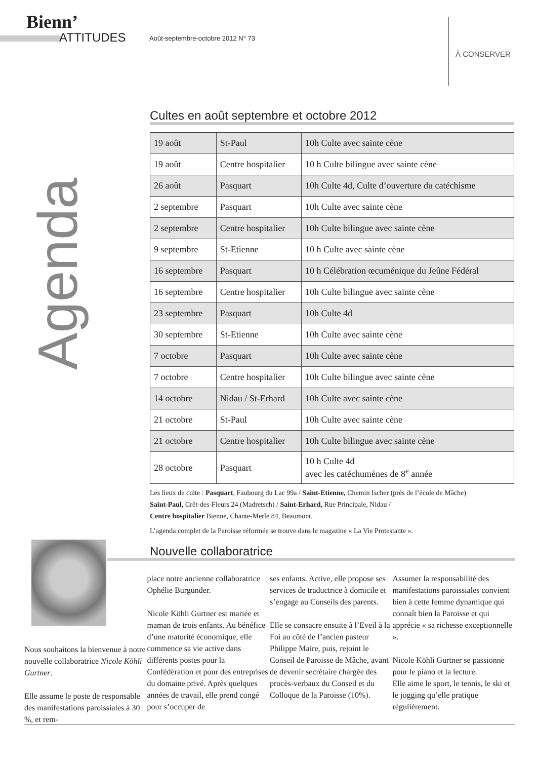Bienn’
ATTITUDES
Août-septembre-octobre 2012 N° 73
À CONSERVER
Agenda
Cultes en août septembre et octobre 2012
| 19 août | St-Paul | 10h Culte avec sainte cène |
| 19 août | Centre hospitalier | 10 h Culte bilingue avec sainte cène |
| 26 août | Pasquart | 10h Culte 4d, Culte d’ouverture du catéchisme |
| 2 septembre | Pasquart | 10h Culte avec sainte cène |
| 2 septembre | Centre hospitalier | 10h Culte bilingue avec sainte cène |
| 9 septembre | St-Etienne | 10 h Culte avec sainte cène |
| 16 septembre | Pasquart | 10 h Célébration œcuménique du Jeûne Fédéral |
| 16 septembre | Centre hospitalier | 10h Culte bilingue avec sainte cène |
| 23 septembre | Pasquart | 10h Culte 4d |
| 30 septembre | St-Etienne | 10h Culte avec sainte cène |
| 7 octobre | Pasquart | 10h Culte avec sainte cène |
| 7 octobre | Centre hospitalier | 10h Culte bilingue avec sainte cène |
| 14 octobre | Nidau / St-Erhard | 10h Culte avec sainte cène |
| 21 octobre | St-Paul | 10h Culte avec sainte cène |
| 21 octobre | Centre hospitalier | 10h Culte bilingue avec sainte cène |
| 28 octobre | Pasquart | 10 h Culte 4d avec les catéchumènes de 8<sup>e</sup> année |
Les lieux de culte : Pasquart, Faubourg du Lac 99a / Saint-Etienne, Chemin Ischer (près de l’école de Mâche)
Saint-Paul, Crêt-des-Fleurs 24 (Madretsch) / Saint-Erhard, Rue Principale, Nidau /
Centre hospitalier Bienne, Chante-Merle 84, Beaumont.
L’agenda complet de la Paroisse réformée se trouve dans le magazine « La Vie Protestante ».
Nouvelle collaboratrice
Nous souhaitons la bienvenue à notre nouvelle collaboratrice Nicole Köhli Gurtner.
Elle assume le poste de responsable des manifestations paroissiales à 30 %, et rem-
place notre ancienne collaboratrice Ophélie Burgunder.
Nicole Köhli Gurtner est mariée et maman de trois enfants. Au bénéfice d’une maturité économique, elle commence sa vie active dans différents postes pour la Confédération et pour des entreprises du domaine privé. Après quelques années de travail, elle prend congé pour s’occuper de
ses enfants. Active, elle propose ses services de traductrice à domicile et s’engage au Conseils des parents.
Elle se consacre ensuite à l’Eveil à la Foi au côté de l’ancien pasteur Philippe Maire, puis, rejoint le Conseil de Paroisse de Mâche, avant de devenir secrétaire chargée des procès-verbaux du Conseil et du Colloque de la Paroisse (10%).
Assumer la responsabilité des manifestations paroissiales convient bien à cette femme dynamique qui connaît bien la Paroisse et qui apprécie « sa richesse exceptionnelle ».
Nicole Köhli Gurtner se passionne pour le piano et la lecture.
Elle aime le sport, le tennis, le ski et le jogging qu’elle pratique régulièrement.